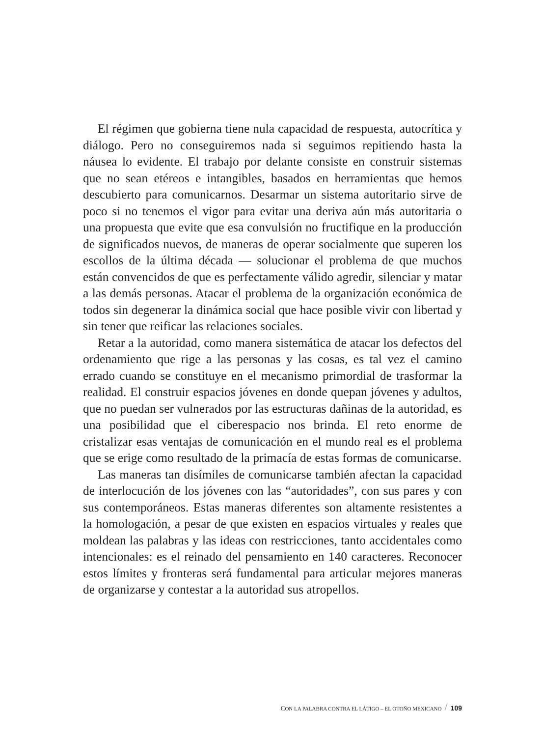El régimen que gobierna tiene nula capacidad de respuesta, autocrítica y diálogo. Pero no conseguiremos nada si seguimos repitiendo hasta la náusea lo evidente. El trabajo por delante consiste en construir sistemas que no sean etéreos e intangibles, basados en herramientas que hemos descubierto para comunicarnos. Desarmar un sistema autoritario sirve de poco si no tenemos el vigor para evitar una deriva aún más autoritaria o una propuesta que evite que esa convulsión no fructifique en la producción de significados nuevos, de maneras de operar socialmente que superen los escollos de la última década — solucionar el problema de que muchos están convencidos de que es perfectamente válido agredir, silenciar y matar a las demás personas. Atacar el problema de la organización económica de todos sin degenerar la dinámica social que hace posible vivir con libertad y sin tener que reificar las relaciones sociales.
Retar a la autoridad, como manera sistemática de atacar los defectos del ordenamiento que rige a las personas y las cosas, es tal vez el camino errado cuando se constituye en el mecanismo primordial de trasformar la realidad. El construir espacios jóvenes en donde quepan jóvenes y adultos, que no puedan ser vulnerados por las estructuras dañinas de la autoridad, es una posibilidad que el ciberespacio nos brinda. El reto enorme de cristalizar esas ventajas de comunicación en el mundo real es el problema que se erige como resultado de la primacía de estas formas de comunicarse.
Las maneras tan disímiles de comunicarse también afectan la capacidad de interlocución de los jóvenes con las “autoridades”, con sus pares y con sus contemporáneos. Estas maneras diferentes son altamente resistentes a la homologación, a pesar de que existen en espacios virtuales y reales que moldean las palabras y las ideas con restricciones, tanto accidentales como intencionales: es el reinado del pensamiento en 140 caracteres. Reconocer estos límites y fronteras será fundamental para articular mejores maneras de organizarse y contestar a la autoridad sus atropellos.
CON LA PALABRA CONTRA EL LÁTIGO – EL OTOÑO MEXICANO / 109